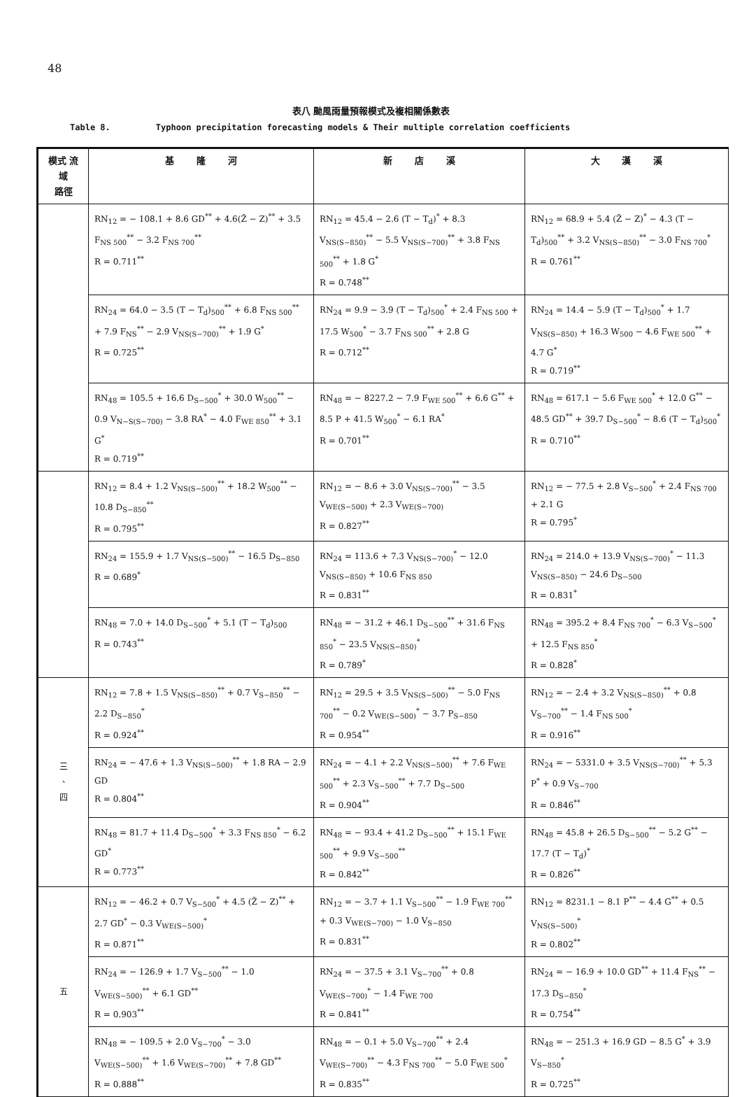48
表八 颱風雨量預報模式及複相關係數表
Table 8. Typhoon precipitation forecasting models & Their multiple correlation coefficients
| 模式 流域 路徑 | 基 隆 河 | 新 店 溪 | 大 漢 溪 |
| --- | --- | --- | --- |
| | RN<sub>12</sub> = − 108.1 + 8.6 GD<sup>**</sup> + 4.6(Z̄ − Z)<sup>**</sup> + 3.5 F<sub>NS 500</sub><sup>**</sup> − 3.2 F<sub>NS 700</sub><sup>**</sup> R = 0.711<sup>**</sup> | RN<sub>12</sub> = 45.4 − 2.6 (T − T<sub>d</sub>)<sup>*</sup> + 8.3 V<sub>NS(S−850)</sub><sup>**</sup> − 5.5 V<sub>NS(S−700)</sub><sup>**</sup> + 3.8 F<sub>NS 500</sub><sup>**</sup> + 1.8 G<sup>*</sup> R = 0.748<sup>**</sup> | RN<sub>12</sub> = 68.9 + 5.4 (Z̄ − Z)<sup>*</sup> − 4.3 (T − T<sub>d</sub>)<sub>500</sub><sup>**</sup> + 3.2 V<sub>NS(S−850)</sub><sup>**</sup> − 3.0 F<sub>NS 700</sub><sup>*</sup> R = 0.761<sup>**</sup> |
| | RN<sub>24</sub> = 64.0 − 3.5 (T − T<sub>d</sub>)<sub>500</sub><sup>**</sup> + 6.8 F<sub>NS 500</sub><sup>**</sup> + 7.9 F<sub>NS</sub><sup>**</sup> − 2.9 V<sub>NS(S−700)</sub><sup>**</sup> + 1.9 G<sup>*</sup> R = 0.725<sup>**</sup> | RN<sub>24</sub> = 9.9 − 3.9 (T − T<sub>d</sub>)<sub>500</sub><sup>*</sup> + 2.4 F<sub>NS 500</sub> + 17.5 W<sub>500</sub><sup>*</sup> − 3.7 F<sub>NS 500</sub><sup>**</sup> + 2.8 G R = 0.712<sup>**</sup> | RN<sub>24</sub> = 14.4 − 5.9 (T − T<sub>d</sub>)<sub>500</sub><sup>*</sup> + 1.7 V<sub>NS(S−850)</sub> + 16.3 W<sub>500</sub> − 4.6 F<sub>WE 500</sub><sup>**</sup> + 4.7 G<sup>*</sup> R = 0.719<sup>**</sup> |
| | RN<sub>48</sub> = 105.5 + 16.6 D<sub>S−500</sub><sup>*</sup> + 30.0 W<sub>500</sub><sup>**</sup> − 0.9 V<sub>N−S(S−700)</sub> − 3.8 RA<sup>*</sup> − 4.0 F<sub>WE 850</sub><sup>**</sup> + 3.1 G<sup>*</sup> R = 0.719<sup>**</sup> | RN<sub>48</sub> = − 8227.2 − 7.9 F<sub>WE 500</sub><sup>**</sup> + 6.6 G<sup>**</sup> + 8.5 P + 41.5 W<sub>500</sub><sup>*</sup> − 6.1 RA<sup>*</sup> R = 0.701<sup>**</sup> | RN<sub>48</sub> = 617.1 − 5.6 F<sub>WE 500</sub><sup>*</sup> + 12.0 G<sup>**</sup> − 48.5 GD<sup>**</sup> + 39.7 D<sub>S−500</sub><sup>*</sup> − 8.6 (T − T<sub>d</sub>)<sub>500</sub><sup>*</sup> R = 0.710<sup>**</sup> |
| | RN<sub>12</sub> = 8.4 + 1.2 V<sub>NS(S−500)</sub><sup>**</sup> + 18.2 W<sub>500</sub><sup>**</sup> − 10.8 D<sub>S−850</sub><sup>**</sup> R = 0.795<sup>**</sup> | RN<sub>12</sub> = − 8.6 + 3.0 V<sub>NS(S−700)</sub><sup>**</sup> − 3.5 V<sub>WE(S−500)</sub> + 2.3 V<sub>WE(S−700)</sub> R = 0.827<sup>**</sup> | RN<sub>12</sub> = − 77.5 + 2.8 V<sub>S−500</sub><sup>*</sup> + 2.4 F<sub>NS 700</sub> + 2.1 G R = 0.795<sup>*</sup> |
| | RN<sub>24</sub> = 155.9 + 1.7 V<sub>NS(S−500)</sub><sup>**</sup> − 16.5 D<sub>S−850</sub> R = 0.689<sup>*</sup> | RN<sub>24</sub> = 113.6 + 7.3 V<sub>NS(S−700)</sub><sup>*</sup> − 12.0 V<sub>NS(S−850)</sub> + 10.6 F<sub>NS 850</sub> R = 0.831<sup>**</sup> | RN<sub>24</sub> = 214.0 + 13.9 V<sub>NS(S−700)</sub><sup>*</sup> − 11.3 V<sub>NS(S−850)</sub> − 24.6 D<sub>S−500</sub> R = 0.831<sup>*</sup> |
| | RN<sub>48</sub> = 7.0 + 14.0 D<sub>S−500</sub><sup>*</sup> + 5.1 (T − T<sub>d</sub>)<sub>500</sub> R = 0.743<sup>**</sup> | RN<sub>48</sub> = − 31.2 + 46.1 D<sub>S−500</sub><sup>**</sup> + 31.6 F<sub>NS 850</sub><sup>*</sup> − 23.5 V<sub>NS(S−850)</sub><sup>*</sup> R = 0.789<sup>*</sup> | RN<sub>48</sub> = 395.2 + 8.4 F<sub>NS 700</sub><sup>*</sup> − 6.3 V<sub>S−500</sub><sup>*</sup> + 12.5 F<sub>NS 850</sub><sup>*</sup> R = 0.828<sup>*</sup> |
| 三 、 四 | RN<sub>12</sub> = 7.8 + 1.5 V<sub>NS(S−850)</sub><sup>**</sup> + 0.7 V<sub>S−850</sub><sup>**</sup> − 2.2 D<sub>S−850</sub><sup>*</sup> R = 0.924<sup>**</sup> | RN<sub>12</sub> = 29.5 + 3.5 V<sub>NS(S−500)</sub><sup>**</sup> − 5.0 F<sub>NS 700</sub><sup>**</sup> − 0.2 V<sub>WE(S−500)</sub><sup>*</sup> − 3.7 P<sub>S−850</sub> R = 0.954<sup>**</sup> | RN<sub>12</sub> = − 2.4 + 3.2 V<sub>NS(S−850)</sub><sup>**</sup> + 0.8 V<sub>S−700</sub><sup>**</sup> − 1.4 F<sub>NS 500</sub><sup>*</sup> R = 0.916<sup>**</sup> |
| | RN<sub>24</sub> = − 47.6 + 1.3 V<sub>NS(S−500)</sub><sup>**</sup> + 1.8 RA − 2.9 GD R = 0.804<sup>**</sup> | RN<sub>24</sub> = − 4.1 + 2.2 V<sub>NS(S−500)</sub><sup>**</sup> + 7.6 F<sub>WE 500</sub><sup>**</sup> + 2.3 V<sub>S−500</sub><sup>**</sup> + 7.7 D<sub>S−500</sub> R = 0.904<sup>**</sup> | RN<sub>24</sub> = − 5331.0 + 3.5 V<sub>NS(S−700)</sub><sup>**</sup> + 5.3 P<sup>*</sup> + 0.9 V<sub>S−700</sub> R = 0.846<sup>**</sup> |
| | RN<sub>48</sub> = 81.7 + 11.4 D<sub>S−500</sub><sup>*</sup> + 3.3 F<sub>NS 850</sub><sup>*</sup> − 6.2 GD<sup>*</sup> R = 0.773<sup>**</sup> | RN<sub>48</sub> = − 93.4 + 41.2 D<sub>S−500</sub><sup>**</sup> + 15.1 F<sub>WE 500</sub><sup>**</sup> + 9.9 V<sub>S−500</sub><sup>**</sup> R = 0.842<sup>**</sup> | RN<sub>48</sub> = 45.8 + 26.5 D<sub>S−500</sub><sup>**</sup> − 5.2 G<sup>**</sup> − 17.7 (T − T<sub>d</sub>)<sup>*</sup> R = 0.826<sup>**</sup> |
| 五 | RN<sub>12</sub> = − 46.2 + 0.7 V<sub>S−500</sub><sup>*</sup> + 4.5 (Z̄ − Z)<sup>**</sup> + 2.7 GD<sup>*</sup> − 0.3 V<sub>WE(S−500)</sub><sup>*</sup> R = 0.871<sup>**</sup> | RN<sub>12</sub> = − 3.7 + 1.1 V<sub>S−500</sub><sup>**</sup> − 1.9 F<sub>WE 700</sub><sup>**</sup> + 0.3 V<sub>WE(S−700)</sub> − 1.0 V<sub>S−850</sub> R = 0.831<sup>**</sup> | RN<sub>12</sub> = 8231.1 − 8.1 P<sup>**</sup> − 4.4 G<sup>**</sup> + 0.5 V<sub>NS(S−500)</sub><sup>*</sup> R = 0.802<sup>**</sup> |
| | RN<sub>24</sub> = − 126.9 + 1.7 V<sub>S−500</sub><sup>**</sup> − 1.0 V<sub>WE(S−500)</sub><sup>**</sup> + 6.1 GD<sup>**</sup> R = 0.903<sup>**</sup> | RN<sub>24</sub> = − 37.5 + 3.1 V<sub>S−700</sub><sup>**</sup> + 0.8 V<sub>WE(S−700)</sub><sup>*</sup> − 1.4 F<sub>WE 700</sub> R = 0.841<sup>**</sup> | RN<sub>24</sub> = − 16.9 + 10.0 GD<sup>**</sup> + 11.4 F<sub>NS</sub><sup>**</sup> − 17.3 D<sub>S−850</sub><sup>*</sup> R = 0.754<sup>**</sup> |
| | RN<sub>48</sub> = − 109.5 + 2.0 V<sub>S−700</sub><sup>*</sup> − 3.0 V<sub>WE(S−500)</sub><sup>**</sup> + 1.6 V<sub>WE(S−700)</sub><sup>**</sup> + 7.8 GD<sup>**</sup> R = 0.888<sup>**</sup> | RN<sub>48</sub> = − 0.1 + 5.0 V<sub>S−700</sub><sup>**</sup> + 2.4 V<sub>WE(S−700)</sub><sup>**</sup> − 4.3 F<sub>NS 700</sub><sup>**</sup> − 5.0 F<sub>WE 500</sub><sup>*</sup> R = 0.835<sup>**</sup> | RN<sub>48</sub> = − 251.3 + 16.9 GD − 8.5 G<sup>*</sup> + 3.9 V<sub>S−850</sub><sup>*</sup> R = 0.725<sup>**</sup> |